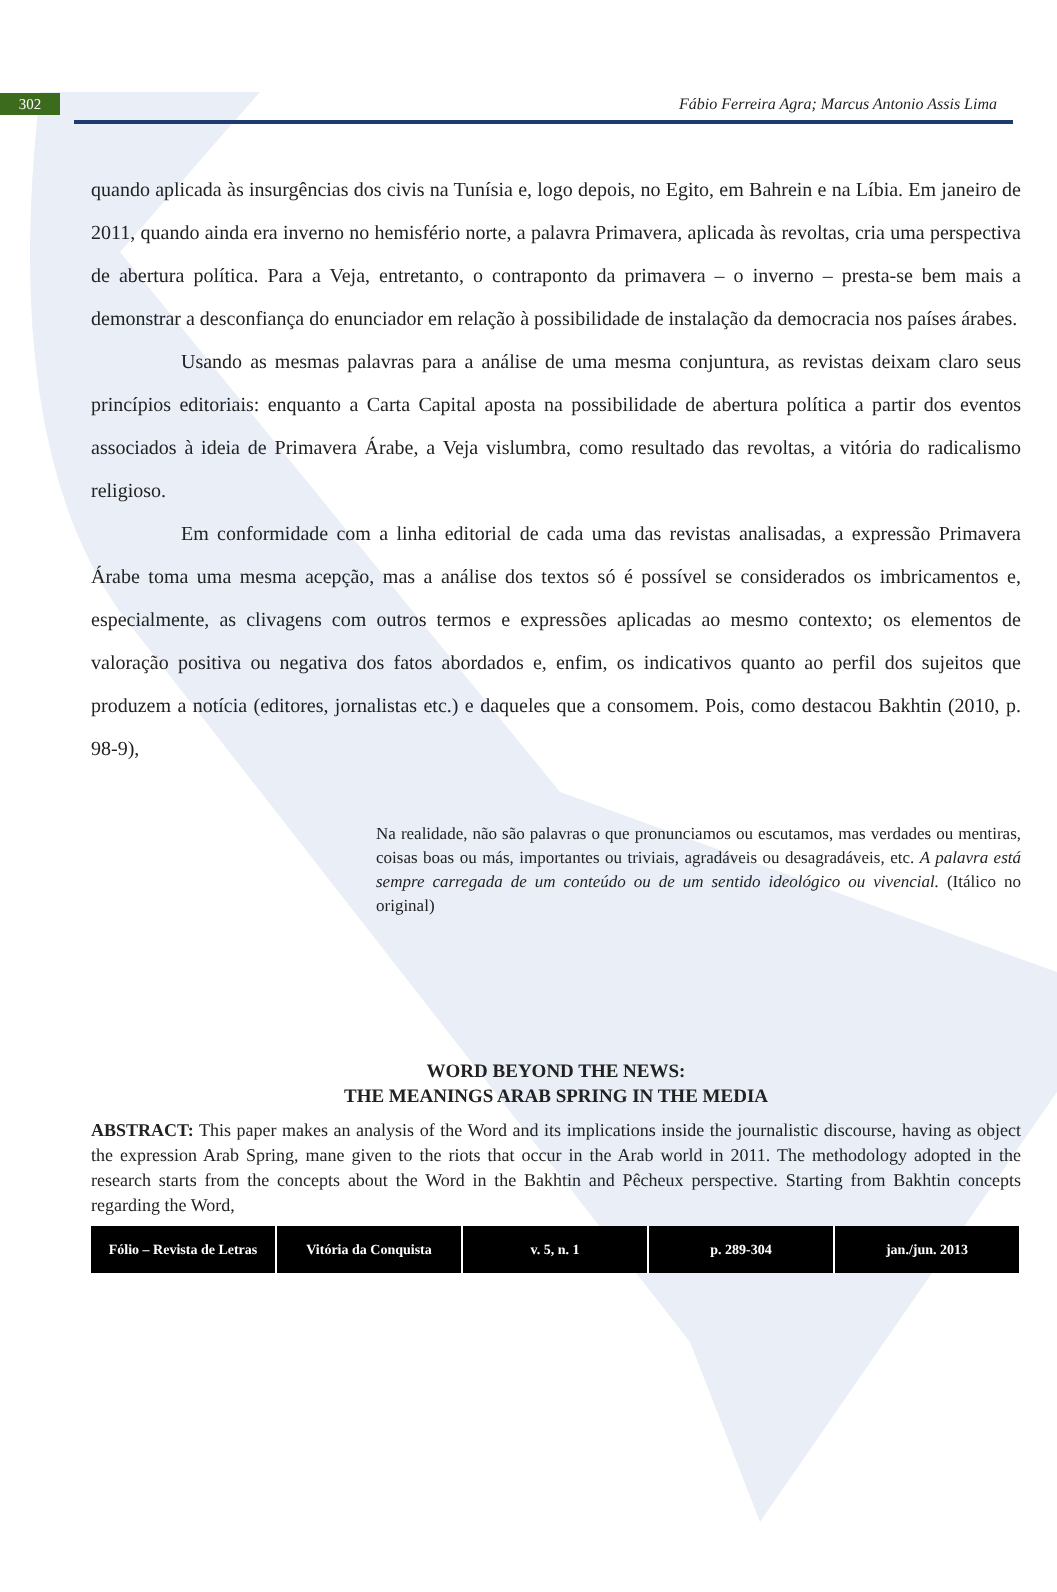302
Fábio Ferreira Agra; Marcus Antonio Assis Lima
quando aplicada às insurgências dos civis na Tunísia e, logo depois, no Egito, em Bahrein e na Líbia. Em janeiro de 2011, quando ainda era inverno no hemisfério norte, a palavra Primavera, aplicada às revoltas, cria uma perspectiva de abertura política. Para a Veja, entretanto, o contraponto da primavera – o inverno – presta-se bem mais a demonstrar a desconfiança do enunciador em relação à possibilidade de instalação da democracia nos países árabes.
Usando as mesmas palavras para a análise de uma mesma conjuntura, as revistas deixam claro seus princípios editoriais: enquanto a Carta Capital aposta na possibilidade de abertura política a partir dos eventos associados à ideia de Primavera Árabe, a Veja vislumbra, como resultado das revoltas, a vitória do radicalismo religioso.
Em conformidade com a linha editorial de cada uma das revistas analisadas, a expressão Primavera Árabe toma uma mesma acepção, mas a análise dos textos só é possível se considerados os imbricamentos e, especialmente, as clivagens com outros termos e expressões aplicadas ao mesmo contexto; os elementos de valoração positiva ou negativa dos fatos abordados e, enfim, os indicativos quanto ao perfil dos sujeitos que produzem a notícia (editores, jornalistas etc.) e daqueles que a consomem. Pois, como destacou Bakhtin (2010, p. 98-9),
Na realidade, não são palavras o que pronunciamos ou escutamos, mas verdades ou mentiras, coisas boas ou más, importantes ou triviais, agradáveis ou desagradáveis, etc. A palavra está sempre carregada de um conteúdo ou de um sentido ideológico ou vivencial. (Itálico no original)
WORD BEYOND THE NEWS:
THE MEANINGS ARAB SPRING IN THE MEDIA
ABSTRACT: This paper makes an analysis of the Word and its implications inside the journalistic discourse, having as object the expression Arab Spring, mane given to the riots that occur in the Arab world in 2011. The methodology adopted in the research starts from the concepts about the Word in the Bakhtin and Pêcheux perspective. Starting from Bakhtin concepts regarding the Word,
Fólio – Revista de Letras Vitória da Conquista v. 5, n. 1 p. 289-304 jan./jun. 2013